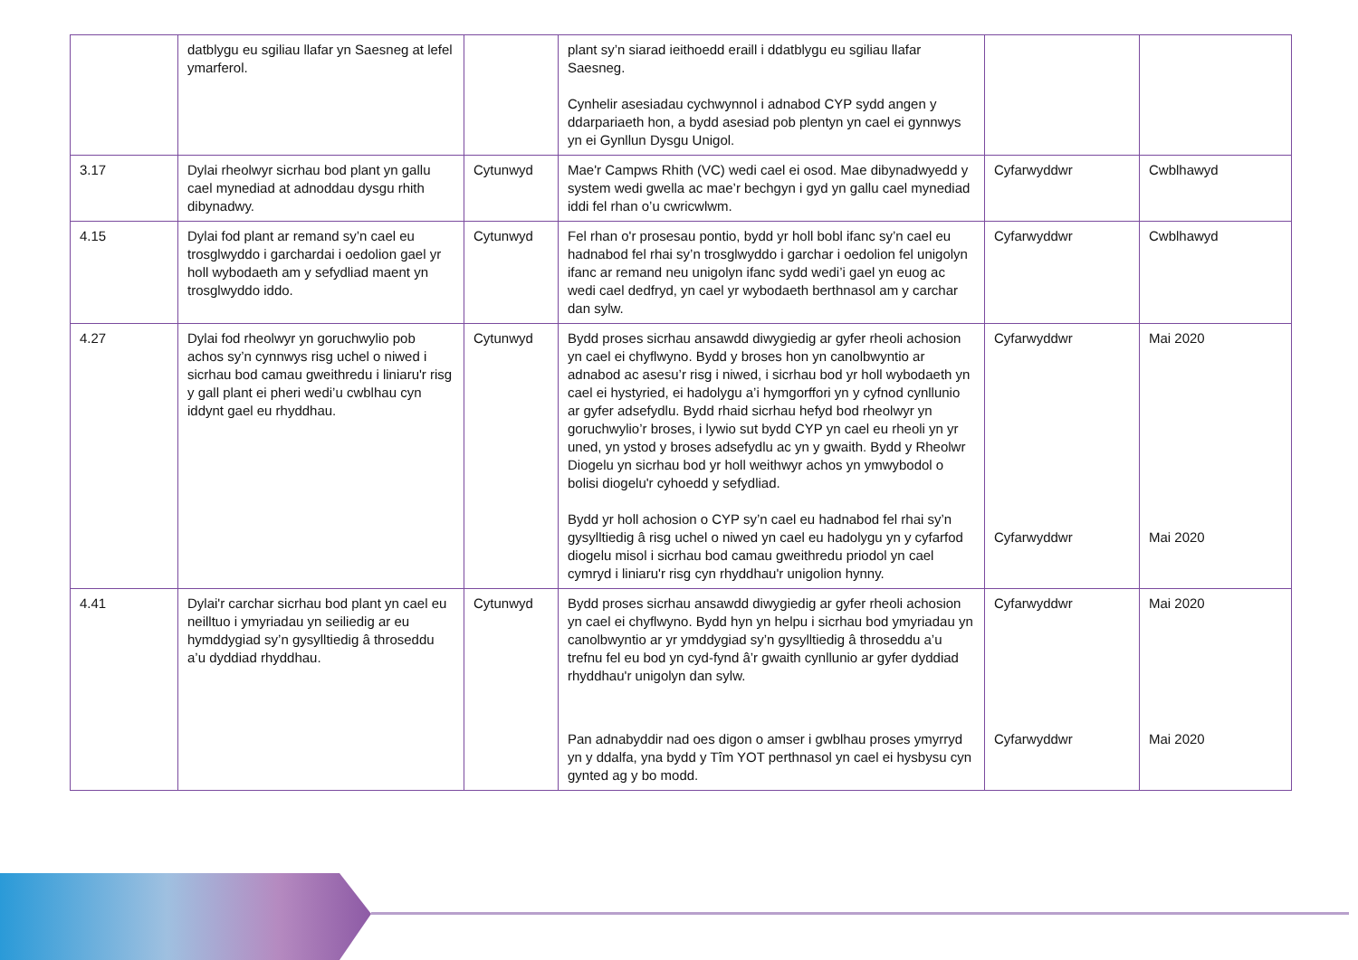| | datblygu eu sgiliau llafar yn Saesneg at lefel ymarferol. | | plant sy’n siarad ieithoedd eraill i ddatblygu eu sgiliau llafar Saesneg. Cynhelir asesiadau cychwynnol i adnabod CYP sydd angen y ddarpariaeth hon, a bydd asesiad pob plentyn yn cael ei gynnwys yn ei Gynllun Dysgu Unigol. | | |
| 3.17 | Dylai rheolwyr sicrhau bod plant yn gallu cael mynediad at adnoddau dysgu rhith dibynadwy. | Cytunwyd | Mae'r Campws Rhith (VC) wedi cael ei osod. Mae dibynadwyedd y system wedi gwella ac mae’r bechgyn i gyd yn gallu cael mynediad iddi fel rhan o’u cwricwlwm. | Cyfarwyddwr | Cwblhawyd |
| 4.15 | Dylai fod plant ar remand sy’n cael eu trosglwyddo i garchardai i oedolion gael yr holl wybodaeth am y sefydliad maent yn trosglwyddo iddo. | Cytunwyd | Fel rhan o'r prosesau pontio, bydd yr holl bobl ifanc sy’n cael eu hadnabod fel rhai sy’n trosglwyddo i garchar i oedolion fel unigolyn ifanc ar remand neu unigolyn ifanc sydd wedi’i gael yn euog ac wedi cael dedfryd, yn cael yr wybodaeth berthnasol am y carchar dan sylw. | Cyfarwyddwr | Cwblhawyd |
| 4.27 | Dylai fod rheolwyr yn goruchwylio pob achos sy’n cynnwys risg uchel o niwed i sicrhau bod camau gweithredu i liniaru'r risg y gall plant ei pheri wedi’u cwblhau cyn iddynt gael eu rhyddhau. | Cytunwyd | Bydd proses sicrhau ansawdd diwygiedig ar gyfer rheoli achosion yn cael ei chyflwyno. Bydd y broses hon yn canolbwyntio ar adnabod ac asesu’r risg i niwed, i sicrhau bod yr holl wybodaeth yn cael ei hystyried, ei hadolygu a’i hymgorffori yn y cyfnod cynllunio ar gyfer adsefydlu. Bydd rhaid sicrhau hefyd bod rheolwyr yn goruchwylio’r broses, i lywio sut bydd CYP yn cael eu rheoli yn yr uned, yn ystod y broses adsefydlu ac yn y gwaith. Bydd y Rheolwr Diogelu yn sicrhau bod yr holl weithwyr achos yn ymwybodol o bolisi diogelu'r cyhoedd y sefydliad. Bydd yr holl achosion o CYP sy’n cael eu hadnabod fel rhai sy’n gysylltiedig â risg uchel o niwed yn cael eu hadolygu yn y cyfarfod diogelu misol i sicrhau bod camau gweithredu priodol yn cael cymryd i liniaru'r risg cyn rhyddhau'r unigolion hynny. | Cyfarwyddwr Cyfarwyddwr | Mai 2020 Mai 2020 |
| 4.41 | Dylai'r carchar sicrhau bod plant yn cael eu neilltuo i ymyriadau yn seiliedig ar eu hymddygiad sy’n gysylltiedig â throseddu a’u dyddiad rhyddhau. | Cytunwyd | Bydd proses sicrhau ansawdd diwygiedig ar gyfer rheoli achosion yn cael ei chyflwyno. Bydd hyn yn helpu i sicrhau bod ymyriadau yn canolbwyntio ar yr ymddygiad sy’n gysylltiedig â throseddu a’u trefnu fel eu bod yn cyd-fynd â’r gwaith cynllunio ar gyfer dyddiad rhyddhau'r unigolyn dan sylw. Pan adnabyddir nad oes digon o amser i gwblhau proses ymyrryd yn y ddalfa, yna bydd y Tîm YOT perthnasol yn cael ei hysbysu cyn gynted ag y bo modd. | Cyfarwyddwr Cyfarwyddwr | Mai 2020 Mai 2020 |